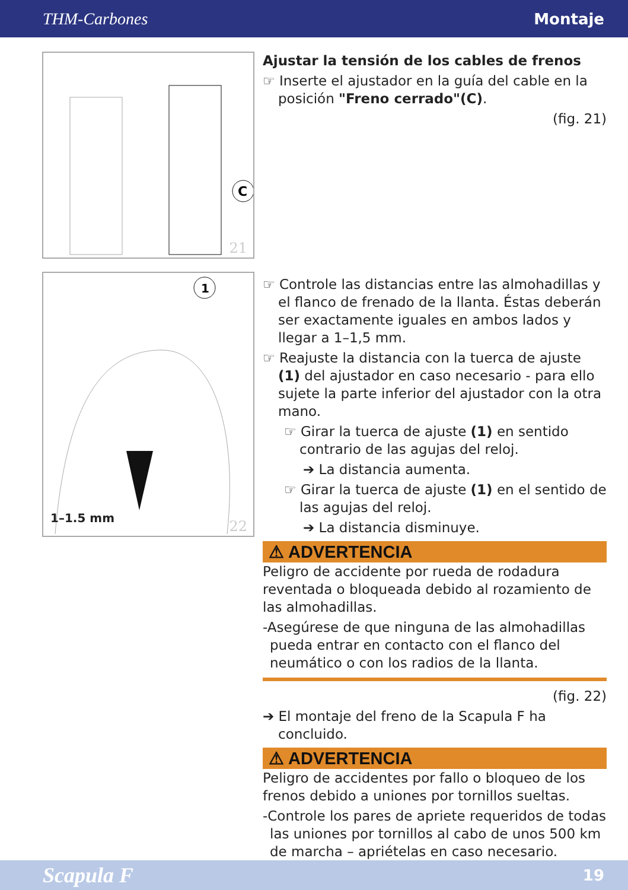THM-Carbones Montaje
C
21
1
1–1.5 mm 22
Ajustar la tensión de los cables de frenos
☞ Inserte el ajustador en la guía del cable en la posición "Freno cerrado"(C).
(fig. 21)
☞ Controle las distancias entre las almohadillas y el flanco de frenado de la llanta. Éstas deberán ser exactamente iguales en ambos lados y llegar a 1–1,5 mm.
☞ Reajuste la distancia con la tuerca de ajuste (1) del ajustador en caso necesario - para ello sujete la parte inferior del ajustador con la otra mano.
☞ Girar la tuerca de ajuste (1) en sentido contrario de las agujas del reloj.
➔ La distancia aumenta.
☞ Girar la tuerca de ajuste (1) en el sentido de las agujas del reloj.
➔ La distancia disminuye.
⚠ ADVERTENCIA
Peligro de accidente por rueda de rodadura reventada o bloqueada debido al rozamiento de las almohadillas.
-Asegúrese de que ninguna de las almohadillas pueda entrar en contacto con el flanco del neumático o con los radios de la llanta.
(fig. 22)
➔ El montaje del freno de la Scapula F ha concluido.
⚠ ADVERTENCIA
Peligro de accidentes por fallo o bloqueo de los frenos debido a uniones por tornillos sueltas.
-Controle los pares de apriete requeridos de todas las uniones por tornillos al cabo de unos 500 km de marcha – apriételas en caso necesario.
Scapula F 19